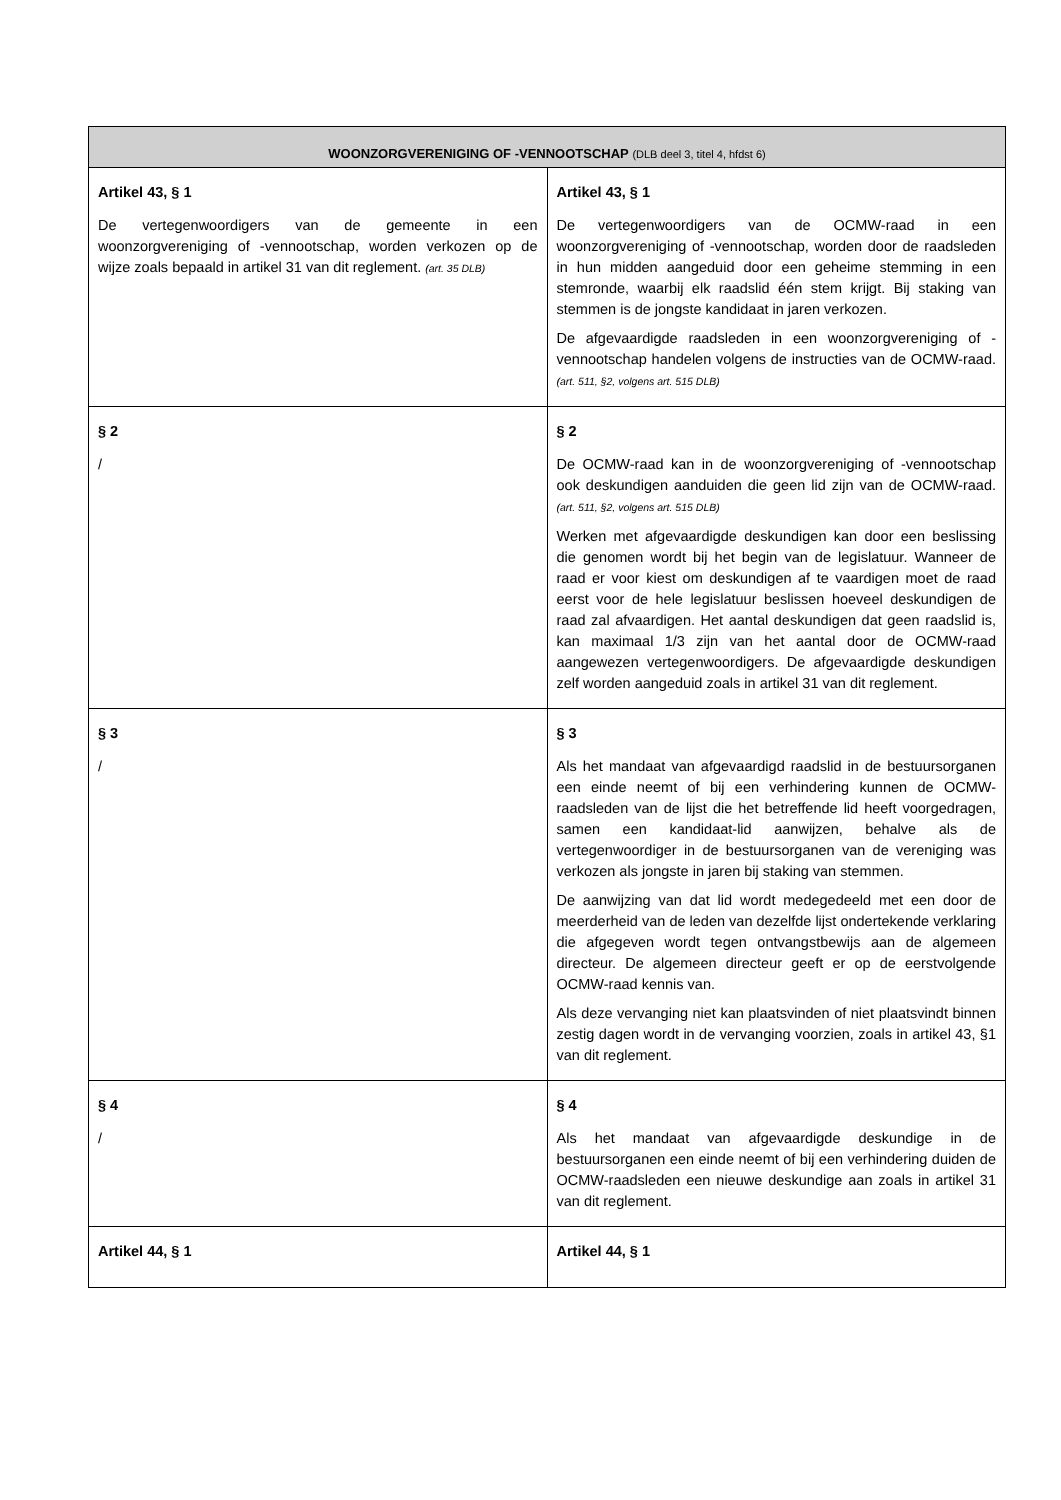| WOONZORGVERENIGING OF -VENNOOTSCHAP (DLB deel 3, titel 4, hfdst 6) | |
| --- | --- |
| Artikel 43, § 1 De vertegenwoordigers van de gemeente in een woonzorgvereniging of -vennootschap, worden verkozen op de wijze zoals bepaald in artikel 31 van dit reglement. (art. 35 DLB) | Artikel 43, § 1 De vertegenwoordigers van de OCMW-raad in een woonzorgvereniging of -vennootschap, worden door de raadsleden in hun midden aangeduid door een geheime stemming in een stemronde, waarbij elk raadslid één stem krijgt. Bij staking van stemmen is de jongste kandidaat in jaren verkozen. De afgevaardigde raadsleden in een woonzorgvereniging of -vennootschap handelen volgens de instructies van de OCMW-raad. (art. 511, §2, volgens art. 515 DLB) |
| § 2 / | § 2 De OCMW-raad kan in de woonzorgvereniging of -vennootschap ook deskundigen aanduiden die geen lid zijn van de OCMW-raad. (art. 511, §2, volgens art. 515 DLB) Werken met afgevaardigde deskundigen kan door een beslissing die genomen wordt bij het begin van de legislatuur. Wanneer de raad er voor kiest om deskundigen af te vaardigen moet de raad eerst voor de hele legislatuur beslissen hoeveel deskundigen de raad zal afvaardigen. Het aantal deskundigen dat geen raadslid is, kan maximaal 1/3 zijn van het aantal door de OCMW-raad aangewezen vertegenwoordigers. De afgevaardigde deskundigen zelf worden aangeduid zoals in artikel 31 van dit reglement. |
| § 3 / | § 3 Als het mandaat van afgevaardigd raadslid in de bestuursorganen een einde neemt of bij een verhindering kunnen de OCMW-raadsleden van de lijst die het betreffende lid heeft voorgedragen, samen een kandidaat-lid aanwijzen, behalve als de vertegenwoordiger in de bestuursorganen van de vereniging was verkozen als jongste in jaren bij staking van stemmen. De aanwijzing van dat lid wordt medegedeeld met een door de meerderheid van de leden van dezelfde lijst ondertekende verklaring die afgegeven wordt tegen ontvangstbewijs aan de algemeen directeur. De algemeen directeur geeft er op de eerstvolgende OCMW-raad kennis van. Als deze vervanging niet kan plaatsvinden of niet plaatsvindt binnen zestig dagen wordt in de vervanging voorzien, zoals in artikel 43, §1 van dit reglement. |
| § 4 / | § 4 Als het mandaat van afgevaardigde deskundige in de bestuursorganen een einde neemt of bij een verhindering duiden de OCMW-raadsleden een nieuwe deskundige aan zoals in artikel 31 van dit reglement. |
| Artikel 44, § 1 | Artikel 44, § 1 |